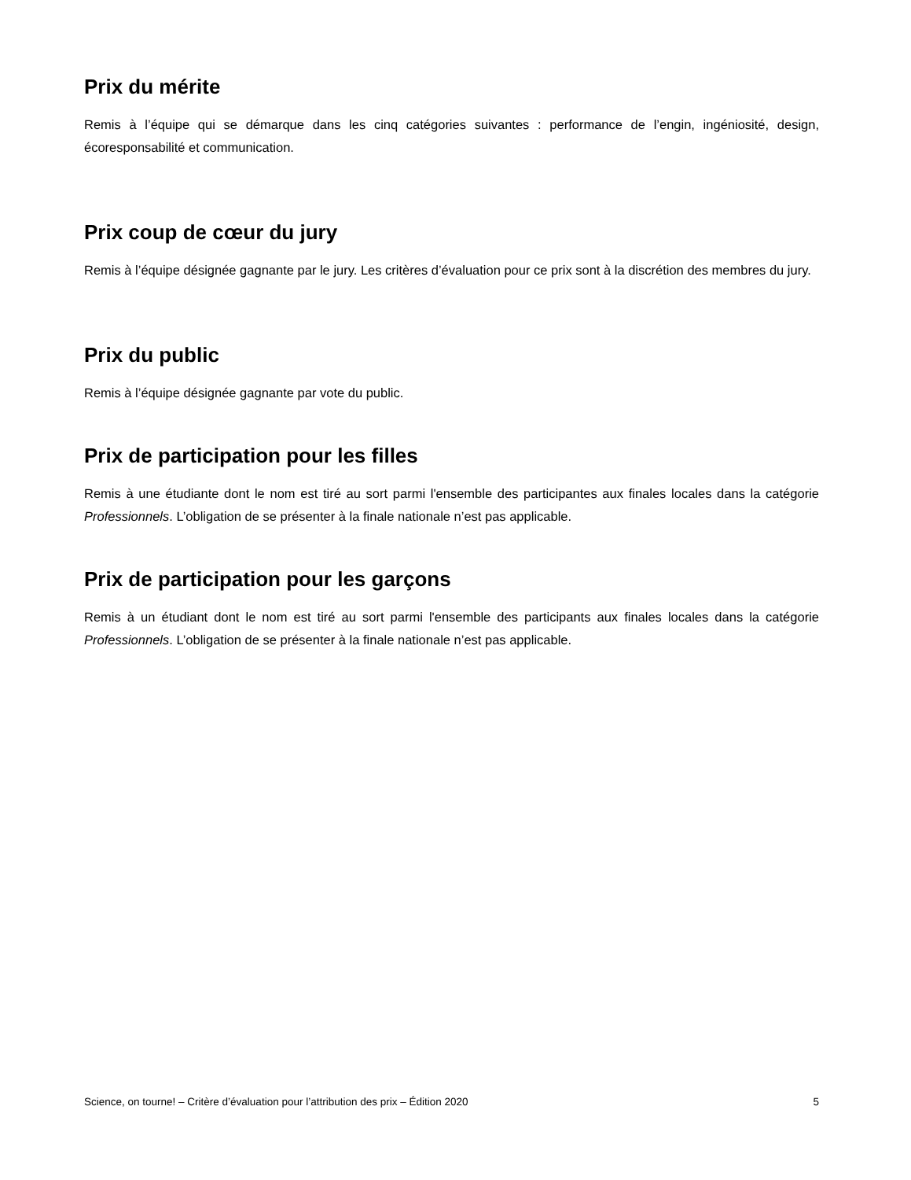Prix du mérite
Remis à l’équipe qui se démarque dans les cinq catégories suivantes : performance de l’engin, ingéniosité, design, écoresponsabilité et communication.
Prix coup de cœur du jury
Remis à l’équipe désignée gagnante par le jury. Les critères d’évaluation pour ce prix sont à la discrétion des membres du jury.
Prix du public
Remis à l’équipe désignée gagnante par vote du public.
Prix de participation pour les filles
Remis à une étudiante dont le nom est tiré au sort parmi l'ensemble des participantes aux finales locales dans la catégorie Professionnels. L’obligation de se présenter à la finale nationale n’est pas applicable.
Prix de participation pour les garçons
Remis à un étudiant dont le nom est tiré au sort parmi l'ensemble des participants aux finales locales dans la catégorie Professionnels. L’obligation de se présenter à la finale nationale n’est pas applicable.
Science, on tourne! – Critère d’évaluation pour l’attribution des prix – Édition 2020 5